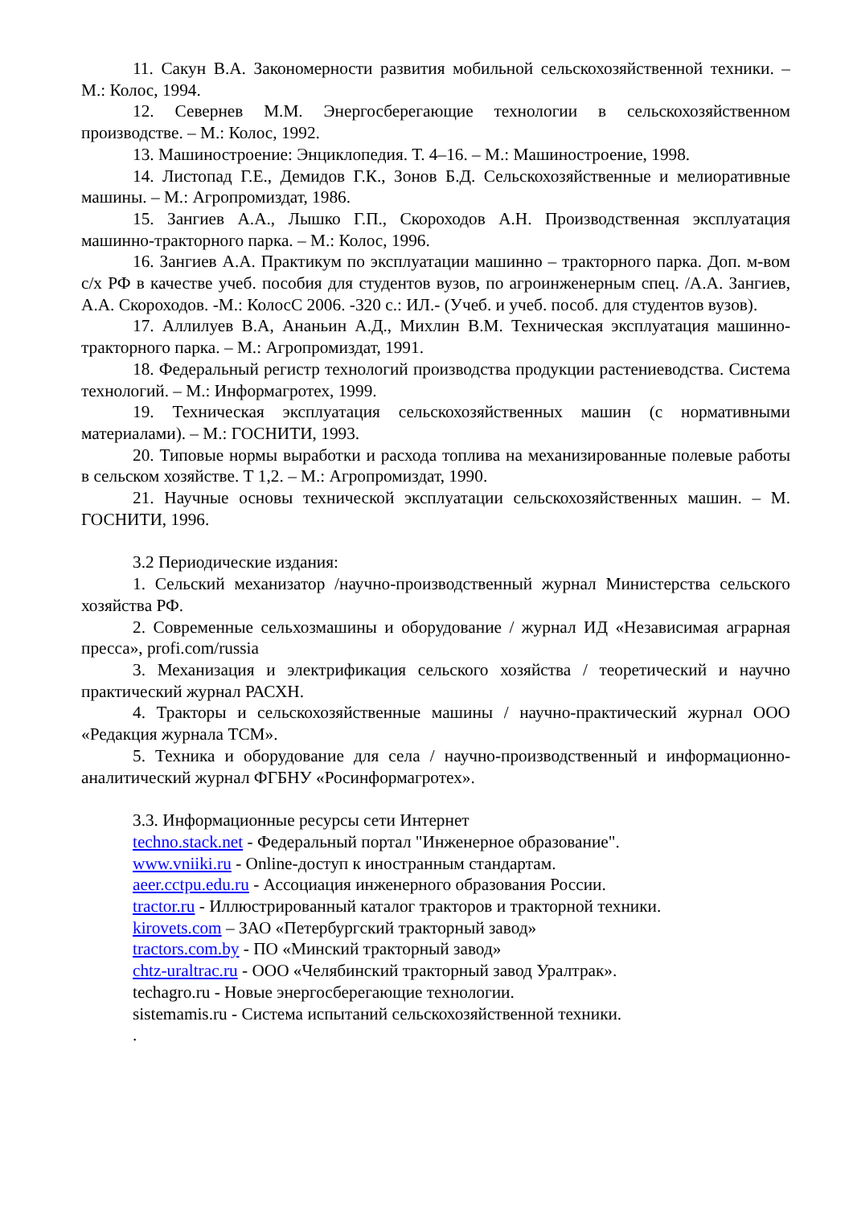11. Сакун В.А. Закономерности развития мобильной сельскохозяйственной техники. – М.: Колос, 1994.
12. Севернев М.М. Энергосберегающие технологии в сельскохозяйственном производстве. – М.: Колос, 1992.
13. Машиностроение: Энциклопедия. Т. 4–16. – М.: Машиностроение, 1998.
14. Листопад Г.Е., Демидов Г.К., Зонов Б.Д. Сельскохозяйственные и мелиоративные машины. – М.: Агропромиздат, 1986.
15. Зангиев А.А., Лышко Г.П., Скороходов А.Н. Производственная эксплуатация машинно-тракторного парка. – М.: Колос, 1996.
16. Зангиев А.А. Практикум по эксплуатации машинно – тракторного парка. Доп. м-вом с/х РФ в качестве учеб. пособия для студентов вузов, по агроинженерным спец. /А.А. Зангиев, А.А. Скороходов. -М.: КолосС 2006. -320 с.: ИЛ.- (Учеб. и учеб. пособ. для студентов вузов).
17. Аллилуев В.А, Ананьин А.Д., Михлин В.М. Техническая эксплуатация машинно-тракторного парка. – М.: Агропромиздат, 1991.
18. Федеральный регистр технологий производства продукции растениеводства. Система технологий. – М.: Информагротех, 1999.
19. Техническая эксплуатация сельскохозяйственных машин (с нормативными материалами). – М.: ГОСНИТИ, 1993.
20. Типовые нормы выработки и расхода топлива на механизированные полевые работы в сельском хозяйстве. Т 1,2. – М.: Агропромиздат, 1990.
21. Научные основы технической эксплуатации сельскохозяйственных машин. – М. ГОСНИТИ, 1996.
3.2 Периодические издания:
1. Сельский механизатор /научно-производственный журнал Министерства сельского хозяйства РФ.
2. Современные сельхозмашины и оборудование / журнал ИД «Независимая аграрная пресса», profi.com/russia
3. Механизация и электрификация сельского хозяйства / теоретический и научно практический журнал РАСХН.
4. Тракторы и сельскохозяйственные машины / научно-практический журнал ООО «Редакция журнала ТСМ».
5. Техника и оборудование для села / научно-производственный и информационно-аналитический журнал ФГБНУ «Росинформагротех».
3.3. Информационные ресурсы сети Интернет
techno.stack.net - Федеральный портал "Инженерное образование".
www.vniiki.ru - Online-доступ к иностранным стандартам.
aeer.cctpu.edu.ru - Ассоциация инженерного образования России.
tractor.ru - Иллюстрированный каталог тракторов и тракторной техники.
kirovets.com – ЗАО «Петербургский тракторный завод»
tractors.com.by - ПО «Минский тракторный завод»
chtz-uraltrac.ru - ООО «Челябинский тракторный завод Уралтрак».
techagro.ru - Новые энергосберегающие технологии.
sistemamis.ru - Система испытаний сельскохозяйственной техники.
.